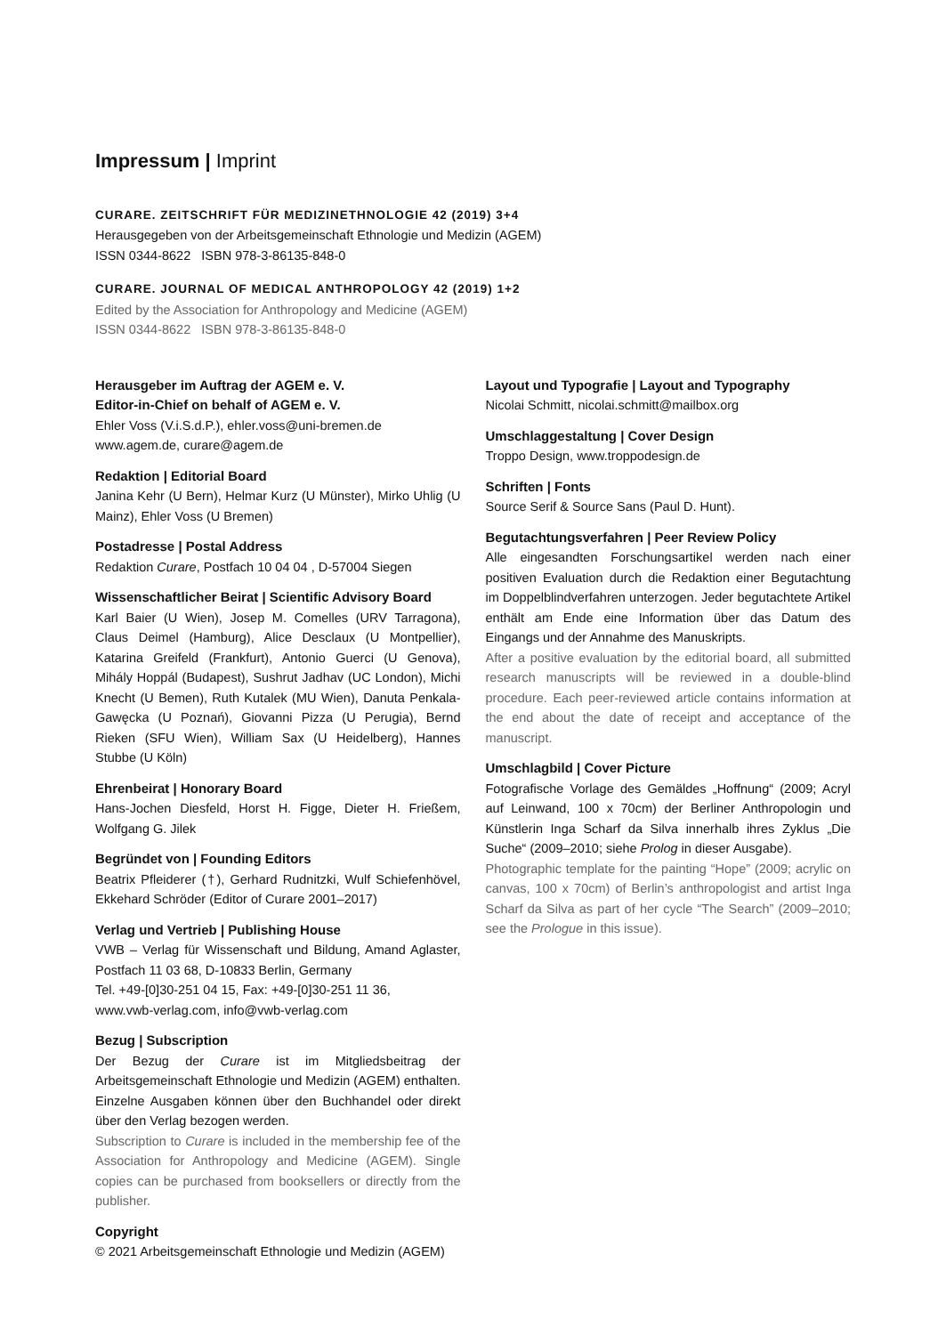Impressum | Imprint
CURARE. ZEITSCHRIFT FÜR MEDIZINETHNOLOGIE 42 (2019) 3+4
Herausgegeben von der Arbeitsgemeinschaft Ethnologie und Medizin (AGEM)
ISSN 0344-8622 ISBN 978-3-86135-848-0
CURARE. JOURNAL OF MEDICAL ANTHROPOLOGY 42 (2019) 1+2
Edited by the Association for Anthropology and Medicine (AGEM)
ISSN 0344-8622 ISBN 978-3-86135-848-0
Herausgeber im Auftrag der AGEM e. V.
Editor-in-Chief on behalf of AGEM e. V.
Ehler Voss (V.i.S.d.P.), ehler.voss@uni-bremen.de
www.agem.de, curare@agem.de
Redaktion | Editorial Board
Janina Kehr (U Bern), Helmar Kurz (U Münster), Mirko Uhlig (U Mainz), Ehler Voss (U Bremen)
Postadresse | Postal Address
Redaktion Curare, Postfach 10 04 04 , D-57004 Siegen
Wissenschaftlicher Beirat | Scientific Advisory Board
Karl Baier (U Wien), Josep M. Comelles (URV Tarragona), Claus Deimel (Hamburg), Alice Desclaux (U Montpellier), Katarina Greifeld (Frankfurt), Antonio Guerci (U Genova), Mihály Hoppál (Budapest), Sushrut Jadhav (UC London), Michi Knecht (U Bemen), Ruth Kutalek (MU Wien), Danuta Penkala-Gawęcka (U Poznań), Giovanni Pizza (U Perugia), Bernd Rieken (SFU Wien), William Sax (U Heidelberg), Hannes Stubbe (U Köln)
Ehrenbeirat | Honorary Board
Hans-Jochen Diesfeld, Horst H. Figge, Dieter H. Frießem, Wolfgang G. Jilek
Begründet von | Founding Editors
Beatrix Pfleiderer (†), Gerhard Rudnitzki, Wulf Schiefenhövel, Ekkehard Schröder (Editor of Curare 2001–2017)
Verlag und Vertrieb | Publishing House
VWB – Verlag für Wissenschaft und Bildung, Amand Aglaster, Postfach 11 03 68, D-10833 Berlin, Germany
Tel. +49-[0]30-251 04 15, Fax: +49-[0]30-251 11 36,
www.vwb-verlag.com, info@vwb-verlag.com
Bezug | Subscription
Der Bezug der Curare ist im Mitgliedsbeitrag der Arbeitsgemeinschaft Ethnologie und Medizin (AGEM) enthalten. Einzelne Ausgaben können über den Buchhandel oder direkt über den Verlag bezogen werden.
Subscription to Curare is included in the membership fee of the Association for Anthropology and Medicine (AGEM). Single copies can be purchased from booksellers or directly from the publisher.
Copyright
© 2021 Arbeitsgemeinschaft Ethnologie und Medizin (AGEM)
Layout und Typografie | Layout and Typography
Nicolai Schmitt, nicolai.schmitt@mailbox.org
Umschlaggestaltung | Cover Design
Troppo Design, www.troppodesign.de
Schriften | Fonts
Source Serif & Source Sans (Paul D. Hunt).
Begutachtungsverfahren | Peer Review Policy
Alle eingesandten Forschungsartikel werden nach einer positiven Evaluation durch die Redaktion einer Begutachtung im Doppelblindverfahren unterzogen. Jeder begutachtete Artikel enthält am Ende eine Information über das Datum des Eingangs und der Annahme des Manuskripts.
After a positive evaluation by the editorial board, all submitted research manuscripts will be reviewed in a double-blind procedure. Each peer-reviewed article contains information at the end about the date of receipt and acceptance of the manuscript.
Umschlagbild | Cover Picture
Fotografische Vorlage des Gemäldes „Hoffnung“ (2009; Acryl auf Leinwand, 100 x 70cm) der Berliner Anthropologin und Künstlerin Inga Scharf da Silva innerhalb ihres Zyklus „Die Suche“ (2009–2010; siehe Prolog in dieser Ausgabe).
Photographic template for the painting “Hope” (2009; acrylic on canvas, 100 x 70cm) of Berlin’s anthropologist and artist Inga Scharf da Silva as part of her cycle “The Search” (2009–2010; see the Prologue in this issue).